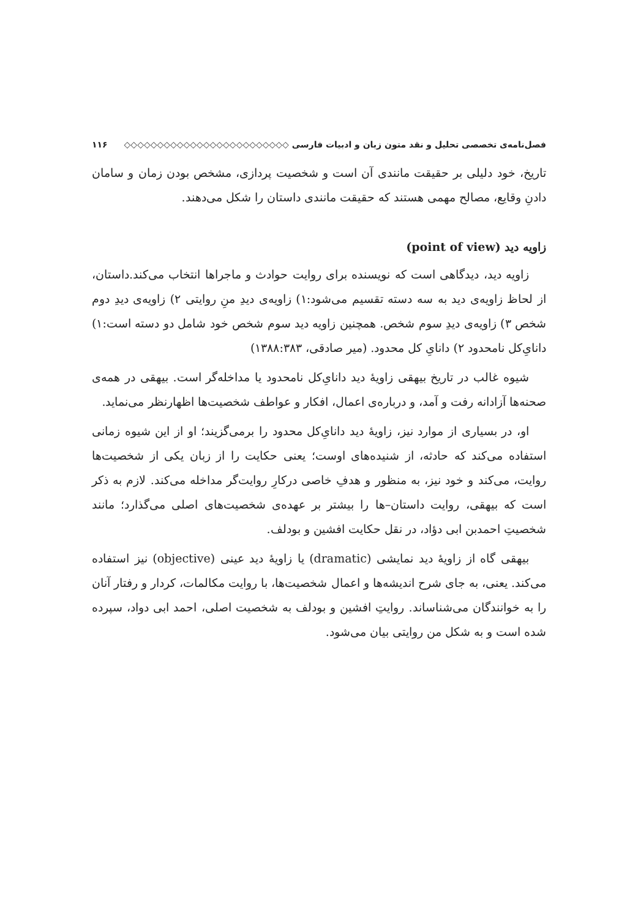فصل‌نامه‌ی تخصصی تحلیل و نقد متون زبان و ادبیات فارسی ◇◇◇◇◇◇◇◇◇◇◇◇◇◇◇◇◇◇◇◇◇◇◇◇◇ ۱۱۶
تاریخ، خود دلیلی بر حقیقت مانندی آن است و شخصیت پردازی، مشخص بودن زمان و سامان دادنِ وقایع، مصالح مهمی هستند که حقیقت مانندی داستان را شکل می‌دهند.
زاویه دید (point of view)
زاویه دید، دیدگاهی است که نویسنده برای روایت حوادث و ماجراها انتخاب می‌کند.داستان، از لحاظ زاویه‌ی دید به سه دسته تقسیم می‌شود:۱) زاویه‌ی دیدِ منِ روایتی ۲) زاویه‌ی دیدِ دوم شخص ۳) زاویه‌ی دیدِ سوم شخص. همچنین زاویه دید سوم شخص خود شامل دو دسته است:۱) دانایِ‌کل نامحدود ۲) دانایِ کل محدود. (میر صادقی، ۱۳۸۸:۳۸۳)
شیوه غالب در تاریخ بیهقی زاویهٔ دید دانایِ‌کل نامحدود یا مداخله‌گر است. بیهقی در همه‌ی صحنه‌ها آزادانه رفت و آمد، و درباره‌ی اعمال، افکار و عواطف شخصیت‌ها اظهارنظر می‌نماید.
او، در بسیاری از موارد نیز، زاویهٔ دید دانایِ‌کل محدود را برمی‌گزیند؛ او از این شیوه زمانی استفاده می‌کند که حادثه، از شنیده‌های اوست؛ یعنی حکایت را از زبان یکی از شخصیت‌ها روایت، می‌کند و خود نیز، به منظور و هدفِ خاصی درکارِ روایت‌گر مداخله می‌کند. لازم به ذکر است که بیهقی، روایت داستان–ها را بیشتر بر عهده‌ی شخصیت‌های اصلی می‌گذارد؛ مانند شخصیتِ احمدبن ابی دؤاد، در نقل حکایت افشین و بودلف.
بیهقی گاه از زاویهٔ دید نمایشی (dramatic) یا زاویهٔ دید عینی (objective) نیز استفاده می‌کند. یعنی، به جای شرح اندیشه‌ها و اعمال شخصیت‌ها، با روایت مکالمات، کردار و رفتار آنان را به خوانندگان می‌شناساند. روایتِ افشین و بودلف به شخصیت اصلی، احمد ابی دواد، سپرده شده است و به شکل من روایتی بیان می‌شود.